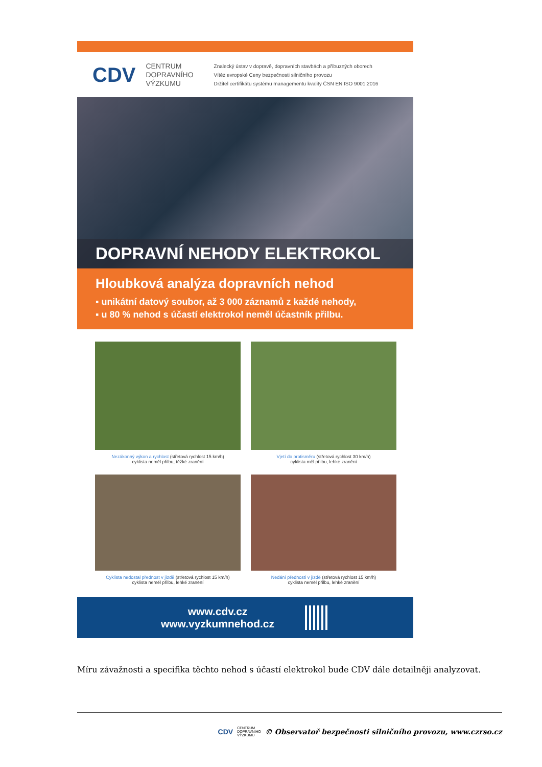CDV
CENTRUM
DOPRAVNÍHO
VÝZKUMU
Znalecký ústav v dopravě, dopravních stavbách a příbuzných oborech
Vítěz evropské Ceny bezpečnosti silničního provozu
Držitel certifikátu systému managementu kvality ČSN EN ISO 9001:2016
DOPRAVNÍ NEHODY ELEKTROKOL
Hloubková analýza dopravních nehod
▪ unikátní datový soubor, až 3 000 záznamů z každé nehody,
▪ u 80 % nehod s účastí elektrokol neměl účastník přilbu.
Nezákonný výkon a rychlost (střetová rychlost 15 km/h)
cyklista neměl přilbu, těžké zranění
Vjetí do protisměru (střetová rychlost 30 km/h)
cyklista měl přilbu, lehké zranění
Cyklista nedostal přednost v jízdě (střetová rychlost 15 km/h)
cyklista neměl přilbu, lehké zranění
Nedání přednosti v jízdě (střetová rychlost 15 km/h)
cyklista neměl přilbu, lehké zranění
www.cdv.cz
www.vyzkumnehod.cz
Míru závažnosti a specifika těchto nehod s účastí elektrokol bude CDV dále detailněji analyzovat.
CDV CENTRUM
DOPRAVNÍHO
VÝZKUMU © Observatoř bezpečnosti silničního provozu, www.czrso.cz